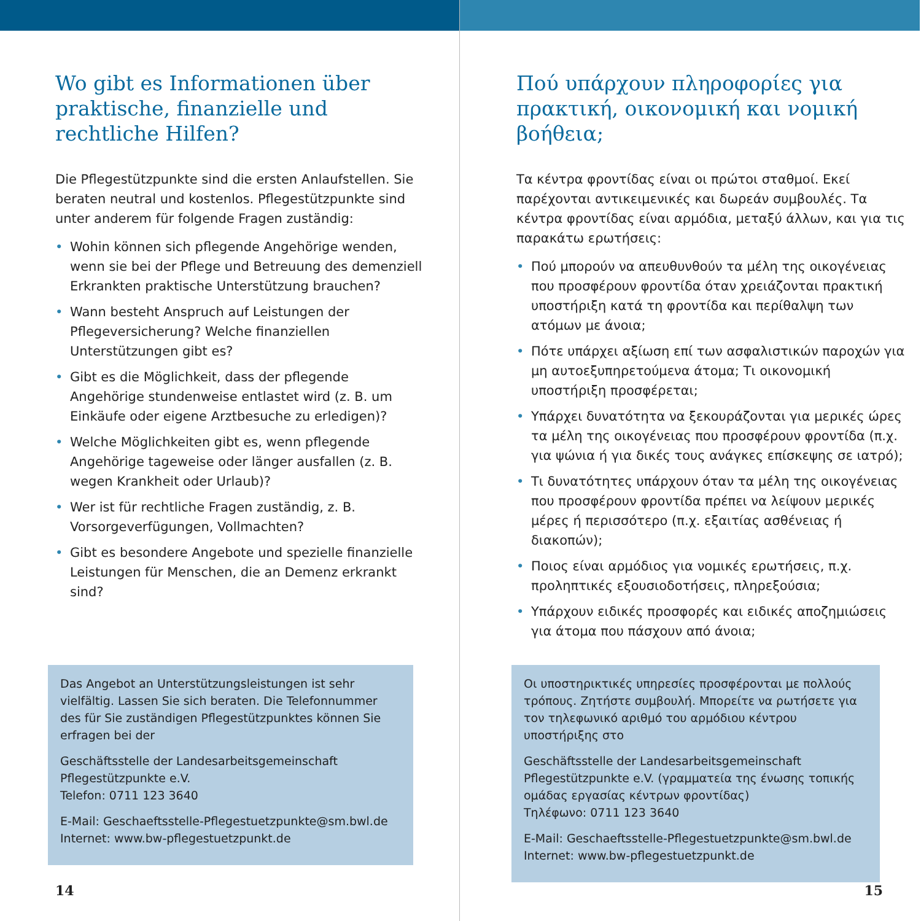Wo gibt es Informationen über praktische, finanzielle und rechtliche Hilfen?
Die Pflegestützpunkte sind die ersten Anlaufstellen. Sie beraten neutral und kostenlos. Pflegestützpunkte sind unter anderem für folgende Fragen zuständig:
• Wohin können sich pflegende Angehörige wenden, wenn sie bei der Pflege und Betreuung des demenziell Erkrankten praktische Unterstützung brauchen?
• Wann besteht Anspruch auf Leistungen der Pflegeversicherung? Welche finanziellen Unterstützungen gibt es?
• Gibt es die Möglichkeit, dass der pflegende Angehörige stundenweise entlastet wird (z. B. um Einkäufe oder eigene Arztbesuche zu erledigen)?
• Welche Möglichkeiten gibt es, wenn pflegende Angehörige tageweise oder länger ausfallen (z. B. wegen Krankheit oder Urlaub)?
• Wer ist für rechtliche Fragen zuständig, z. B. Vorsorgeverfügungen, Vollmachten?
• Gibt es besondere Angebote und spezielle finanzielle Leistungen für Menschen, die an Demenz erkrankt sind?
Das Angebot an Unterstützungsleistungen ist sehr vielfältig. Lassen Sie sich beraten. Die Telefonnummer des für Sie zuständigen Pflegestützpunktes können Sie erfragen bei der
Geschäftsstelle der Landesarbeitsgemeinschaft Pflegestützpunkte e.V.
Telefon: 0711 123 3640
E-Mail: Geschaeftsstelle-Pflegestuetzpunkte@sm.bwl.de
Internet: www.bw-pflegestuetzpunkt.de
14
Πού υπάρχουν πληροφορίες για πρακτική, οικονομική και νομική βοήθεια;
Τα κέντρα φροντίδας είναι οι πρώτοι σταθμοί. Εκεί παρέχονται αντικειμενικές και δωρεάν συμβουλές. Τα κέντρα φροντίδας είναι αρμόδια, μεταξύ άλλων, και για τις παρακάτω ερωτήσεις:
• Πού μπορούν να απευθυνθούν τα μέλη της οικογένειας που προσφέρουν φροντίδα όταν χρειάζονται πρακτική υποστήριξη κατά τη φροντίδα και περίθαλψη των ατόμων με άνοια;
• Πότε υπάρχει αξίωση επί των ασφαλιστικών παροχών για μη αυτοεξυπηρετούμενα άτομα; Τι οικονομική υποστήριξη προσφέρεται;
• Υπάρχει δυνατότητα να ξεκουράζονται για μερικές ώρες τα μέλη της οικογένειας που προσφέρουν φροντίδα (π.χ. για ψώνια ή για δικές τους ανάγκες επίσκεψης σε ιατρό);
• Τι δυνατότητες υπάρχουν όταν τα μέλη της οικογένειας που προσφέρουν φροντίδα πρέπει να λείψουν μερικές μέρες ή περισσότερο (π.χ. εξαιτίας ασθένειας ή διακοπών);
• Ποιος είναι αρμόδιος για νομικές ερωτήσεις, π.χ. προληπτικές εξουσιοδοτήσεις, πληρεξούσια;
• Υπάρχουν ειδικές προσφορές και ειδικές αποζημιώσεις για άτομα που πάσχουν από άνοια;
Οι υποστηρικτικές υπηρεσίες προσφέρονται με πολλούς τρόπους. Ζητήστε συμβουλή. Μπορείτε να ρωτήσετε για τον τηλεφωνικό αριθμό του αρμόδιου κέντρου υποστήριξης στο
Geschäftsstelle der Landesarbeitsgemeinschaft Pflegestützpunkte e.V. (γραμματεία της ένωσης τοπικής ομάδας εργασίας κέντρων φροντίδας)
Τηλέφωνο: 0711 123 3640
E-Mail: Geschaeftsstelle-Pflegestuetzpunkte@sm.bwl.de
Internet: www.bw-pflegestuetzpunkt.de
15